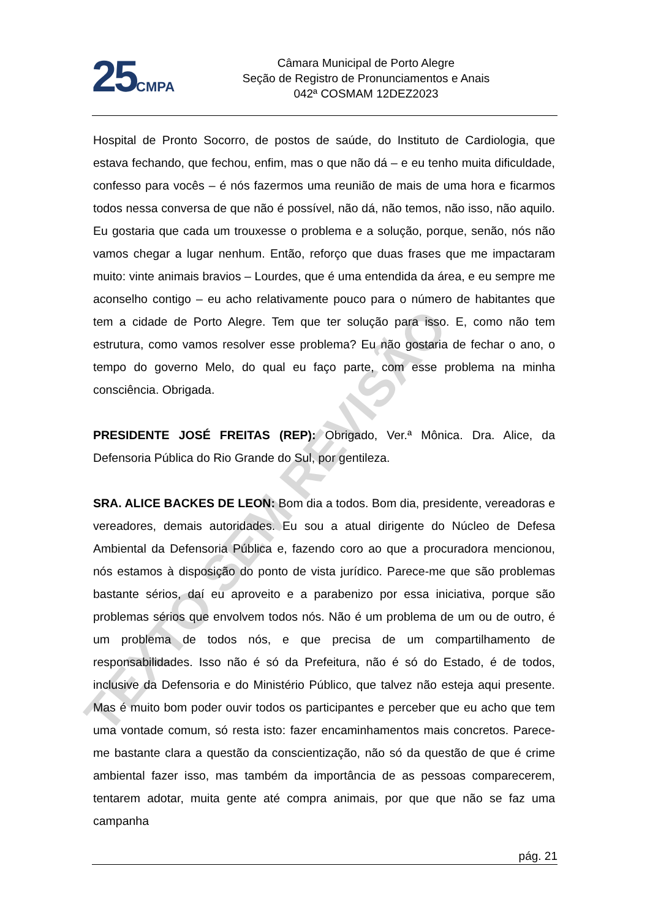25 CMPA
Câmara Municipal de Porto Alegre
Seção de Registro de Pronunciamentos e Anais
042ª COSMAM 12DEZ2023
Hospital de Pronto Socorro, de postos de saúde, do Instituto de Cardiologia, que estava fechando, que fechou, enfim, mas o que não dá – e eu tenho muita dificuldade, confesso para vocês – é nós fazermos uma reunião de mais de uma hora e ficarmos todos nessa conversa de que não é possível, não dá, não temos, não isso, não aquilo. Eu gostaria que cada um trouxesse o problema e a solução, porque, senão, nós não vamos chegar a lugar nenhum. Então, reforço que duas frases que me impactaram muito: vinte animais bravios – Lourdes, que é uma entendida da área, e eu sempre me aconselho contigo – eu acho relativamente pouco para o número de habitantes que tem a cidade de Porto Alegre. Tem que ter solução para isso. E, como não tem estrutura, como vamos resolver esse problema? Eu não gostaria de fechar o ano, o tempo do governo Melo, do qual eu faço parte, com esse problema na minha consciência. Obrigada.
PRESIDENTE JOSÉ FREITAS (REP): Obrigado, Ver.ª Mônica. Dra. Alice, da Defensoria Pública do Rio Grande do Sul, por gentileza.
SRA. ALICE BACKES DE LEON: Bom dia a todos. Bom dia, presidente, vereadoras e vereadores, demais autoridades. Eu sou a atual dirigente do Núcleo de Defesa Ambiental da Defensoria Pública e, fazendo coro ao que a procuradora mencionou, nós estamos à disposição do ponto de vista jurídico. Parece-me que são problemas bastante sérios, daí eu aproveito e a parabenizo por essa iniciativa, porque são problemas sérios que envolvem todos nós. Não é um problema de um ou de outro, é um problema de todos nós, e que precisa de um compartilhamento de responsabilidades. Isso não é só da Prefeitura, não é só do Estado, é de todos, inclusive da Defensoria e do Ministério Público, que talvez não esteja aqui presente. Mas é muito bom poder ouvir todos os participantes e perceber que eu acho que tem uma vontade comum, só resta isto: fazer encaminhamentos mais concretos. Parece-me bastante clara a questão da conscientização, não só da questão de que é crime ambiental fazer isso, mas também da importância de as pessoas comparecerem, tentarem adotar, muita gente até compra animais, por que que não se faz uma campanha
TEXTO SEM REVISÃO
pág. 21